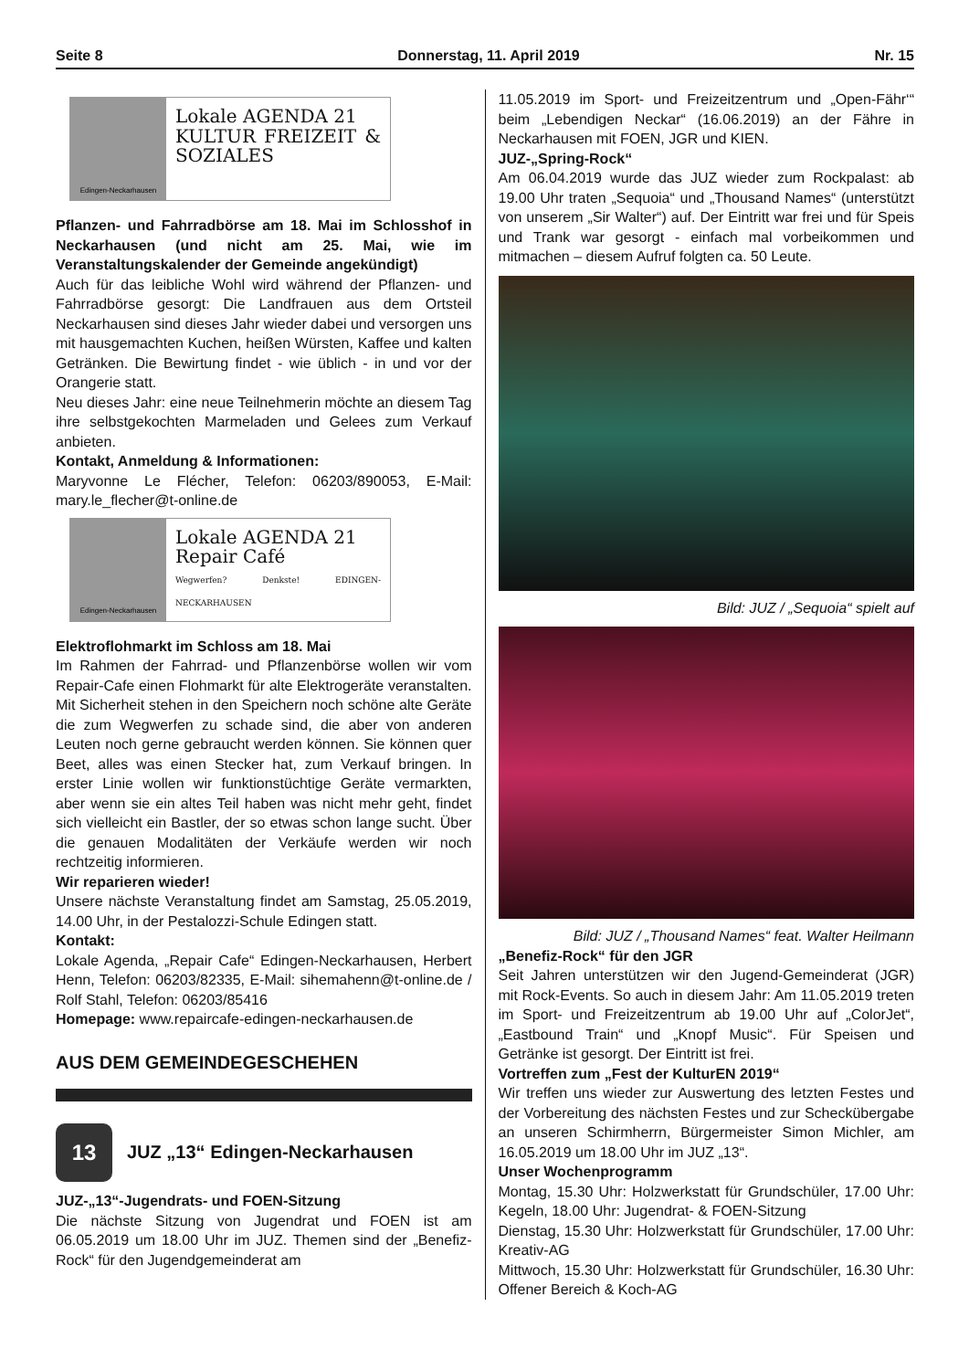Seite 8 Donnerstag, 11. April 2019 Nr. 15
Edingen-Neckarhausen
Lokale AGENDA 21
KULTUR FREIZEIT & SOZIALES
Pflanzen- und Fahrradbörse am 18. Mai im Schlosshof in Neckarhausen (und nicht am 25. Mai, wie im Veranstaltungskalender der Gemeinde angekündigt)
Auch für das leibliche Wohl wird während der Pflanzen- und Fahrradbörse gesorgt: Die Landfrauen aus dem Ortsteil Neckarhausen sind dieses Jahr wieder dabei und versorgen uns mit hausgemachten Kuchen, heißen Würsten, Kaffee und kalten Getränken. Die Bewirtung findet - wie üblich - in und vor der Orangerie statt.
Neu dieses Jahr: eine neue Teilnehmerin möchte an diesem Tag ihre selbstgekochten Marmeladen und Gelees zum Verkauf anbieten.
Kontakt, Anmeldung & Informationen:
Maryvonne Le Flécher, Telefon: 06203/890053, E-Mail: mary.le_flecher@t-online.de
Edingen-Neckarhausen
Lokale AGENDA 21
Repair Café
Wegwerfen? Denkste! EDINGEN-NECKARHAUSEN
Elektroflohmarkt im Schloss am 18. Mai
Im Rahmen der Fahrrad- und Pflanzenbörse wollen wir vom Repair-Cafe einen Flohmarkt für alte Elektrogeräte veranstalten. Mit Sicherheit stehen in den Speichern noch schöne alte Geräte die zum Wegwerfen zu schade sind, die aber von anderen Leuten noch gerne gebraucht werden können. Sie können quer Beet, alles was einen Stecker hat, zum Verkauf bringen. In erster Linie wollen wir funktionstüchtige Geräte vermarkten, aber wenn sie ein altes Teil haben was nicht mehr geht, findet sich vielleicht ein Bastler, der so etwas schon lange sucht. Über die genauen Modalitäten der Verkäufe werden wir noch rechtzeitig informieren.
Wir reparieren wieder!
Unsere nächste Veranstaltung findet am Samstag, 25.05.2019, 14.00 Uhr, in der Pestalozzi-Schule Edingen statt.
Kontakt:
Lokale Agenda, „Repair Cafe“ Edingen-Neckarhausen, Herbert Henn, Telefon: 06203/82335, E-Mail: sihemahenn@t-online.de / Rolf Stahl, Telefon: 06203/85416
Homepage: www.repaircafe-edingen-neckarhausen.de
AUS DEM GEMEINDEGESCHEHEN
13
JUZ „13“ Edingen-Neckarhausen
JUZ-„13“-Jugendrats- und FOEN-Sitzung
Die nächste Sitzung von Jugendrat und FOEN ist am 06.05.2019 um 18.00 Uhr im JUZ. Themen sind der „Benefiz-Rock“ für den Jugendgemeinderat am
11.05.2019 im Sport- und Freizeitzentrum und „Open-Fähr‘“ beim „Lebendigen Neckar“ (16.06.2019) an der Fähre in Neckarhausen mit FOEN, JGR und KIEN.
JUZ-„Spring-Rock“
Am 06.04.2019 wurde das JUZ wieder zum Rockpalast: ab 19.00 Uhr traten „Sequoia“ und „Thousand Names“ (unterstützt von unserem „Sir Walter“) auf. Der Eintritt war frei und für Speis und Trank war gesorgt - einfach mal vorbeikommen und mitmachen – diesem Aufruf folgten ca. 50 Leute.
Bild: JUZ / „Sequoia“ spielt auf
Bild: JUZ / „Thousand Names“ feat. Walter Heilmann
„Benefiz-Rock“ für den JGR
Seit Jahren unterstützen wir den Jugend-Gemeinderat (JGR) mit Rock-Events. So auch in diesem Jahr: Am 11.05.2019 treten im Sport- und Freizeitzentrum ab 19.00 Uhr auf „ColorJet“, „Eastbound Train“ und „Knopf Music“. Für Speisen und Getränke ist gesorgt. Der Eintritt ist frei.
Vortreffen zum „Fest der KulturEN 2019“
Wir treffen uns wieder zur Auswertung des letzten Festes und der Vorbereitung des nächsten Festes und zur Schecküber­gabe an unseren Schirmherrn, Bürgermeister Simon Michler, am 16.05.2019 um 18.00 Uhr im JUZ „13“.
Unser Wochenprogramm
Montag, 15.30 Uhr: Holzwerkstatt für Grundschüler, 17.00 Uhr: Kegeln, 18.00 Uhr: Jugendrat- & FOEN-Sitzung
Dienstag, 15.30 Uhr: Holzwerkstatt für Grundschüler, 17.00 Uhr: Kreativ-AG
Mittwoch, 15.30 Uhr: Holzwerkstatt für Grundschüler, 16.30 Uhr: Offener Bereich & Koch-AG